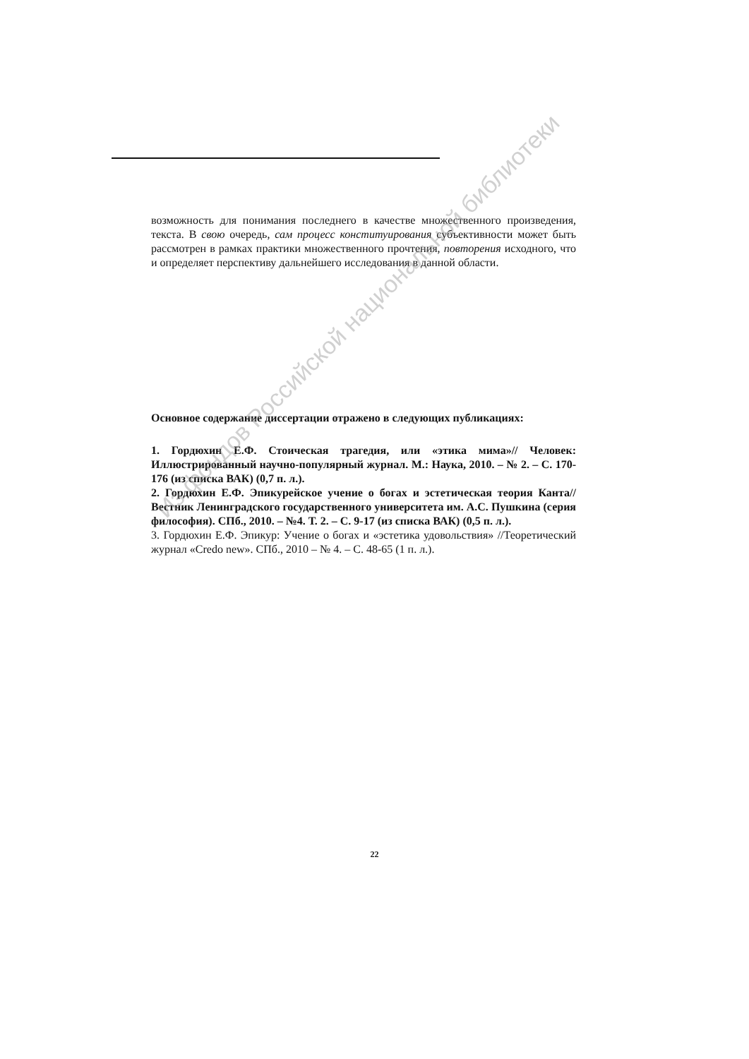возможность для понимания последнего в качестве множественного произведения, текста. В свою очередь, сам процесс конституирования субъективности может быть рассмотрен в рамках практики множественного прочтения, повторения исходного, что и определяет перспективу дальнейшего исследования в данной области.
Основное содержание диссертации отражено в следующих публикациях:
1. Гордюхин Е.Ф. Стоическая трагедия, или «этика мима»// Человек: Иллюстрированный научно-популярный журнал. М.: Наука, 2010. – № 2. – С. 170-176 (из списка ВАК) (0,7 п. л.).
2. Гордюхин Е.Ф. Эпикурейское учение о богах и эстетическая теория Канта// Вестник Ленинградского государственного университета им. А.С. Пушкина (серия философия). СПб., 2010. – №4. Т. 2. – С. 9-17 (из списка ВАК) (0,5 п. л.).
3. Гордюхин Е.Ф. Эпикур: Учение о богах и «эстетика удовольствия» //Теоретический журнал «Credo new». СПб., 2010 – № 4. – С. 48-65 (1 п. л.).
Из фондов Российской национальной библиотеки
22